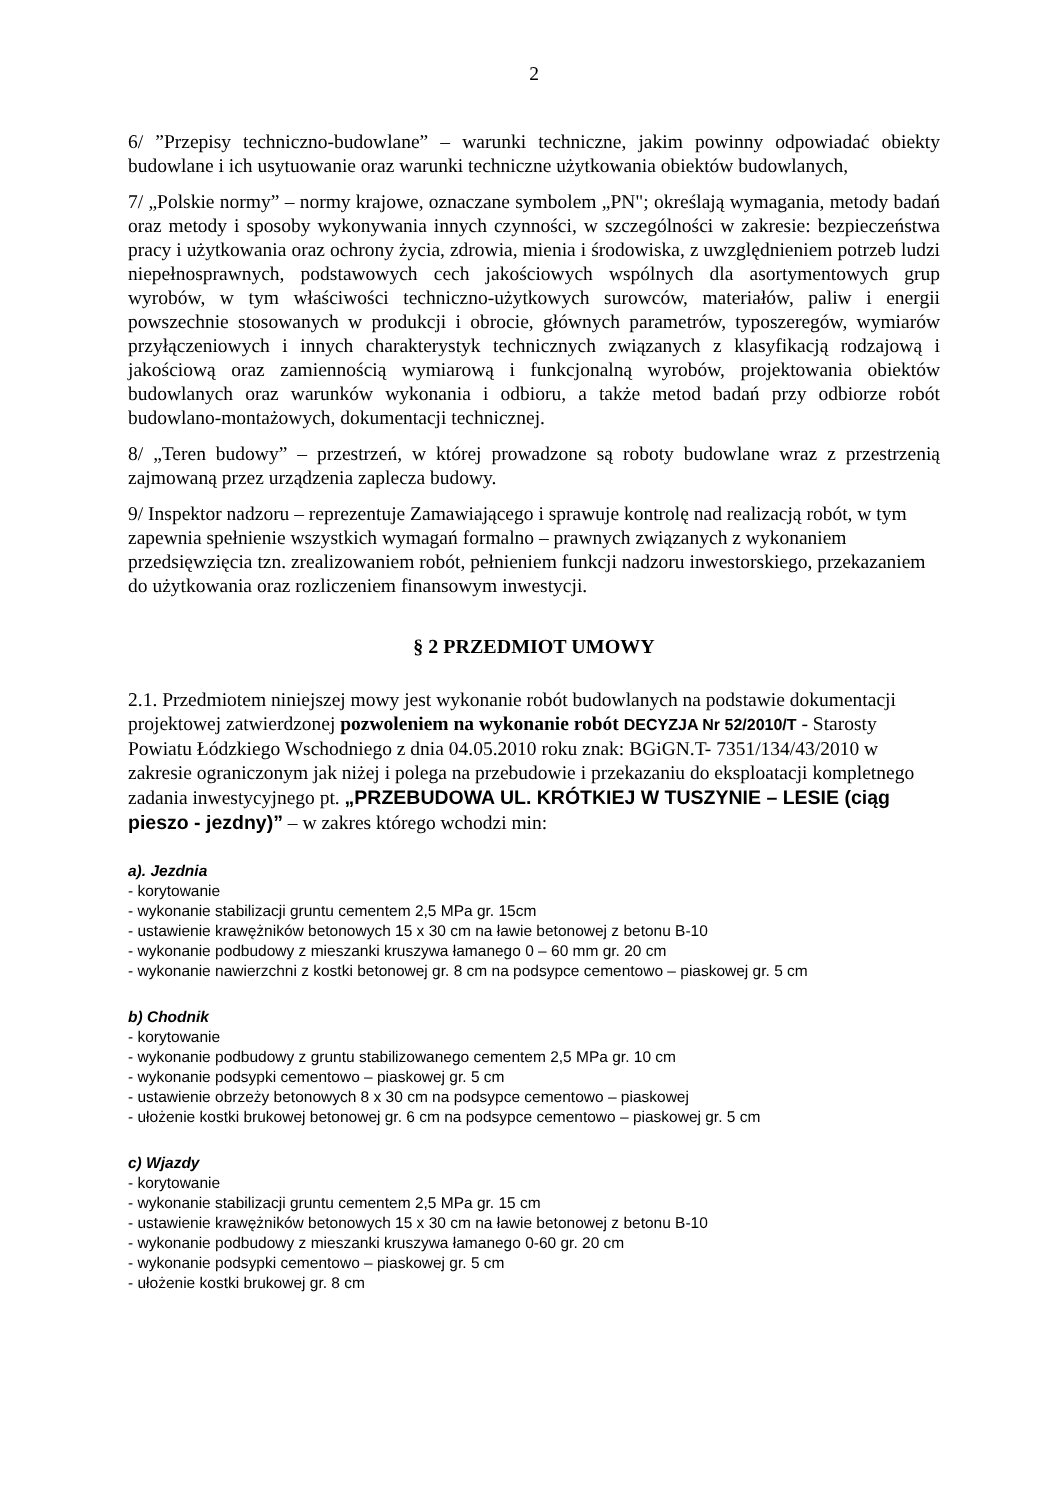2
6/ ”Przepisy techniczno-budowlane” – warunki techniczne, jakim powinny odpowiadać obiekty budowlane i ich usytuowanie oraz warunki techniczne użytkowania obiektów budowlanych,
7/ „Polskie normy” – normy krajowe, oznaczane symbolem „PN"; określają wymagania, metody badań oraz metody i sposoby wykonywania innych czynności, w szczególności w zakresie: bezpieczeństwa pracy i użytkowania oraz ochrony życia, zdrowia, mienia i środowiska, z uwzględnieniem potrzeb ludzi niepełnosprawnych, podstawowych cech jakościowych wspólnych dla asortymentowych grup wyrobów, w tym właściwości techniczno-użytkowych surowców, materiałów, paliw i energii powszechnie stosowanych w produkcji i obrocie, głównych parametrów, typoszeregów, wymiarów przyłączeniowych i innych charakterystyk technicznych związanych z klasyfikacją rodzajową i jakościową oraz zamiennością wymiarową i funkcjonalną wyrobów, projektowania obiektów budowlanych oraz warunków wykonania i odbioru, a także metod badań przy odbiorze robót budowlano-montażowych, dokumentacji technicznej.
8/ „Teren budowy” – przestrzeń, w której prowadzone są roboty budowlane wraz z przestrzenią zajmowaną przez urządzenia zaplecza budowy.
9/ Inspektor nadzoru – reprezentuje Zamawiającego i sprawuje kontrolę nad realizacją robót, w tym zapewnia spełnienie wszystkich wymagań formalno – prawnych związanych z wykonaniem przedsięwzięcia tzn. zrealizowaniem robót, pełnieniem funkcji nadzoru inwestorskiego, przekazaniem do użytkowania oraz rozliczeniem finansowym inwestycji.
§ 2 PRZEDMIOT UMOWY
2.1. Przedmiotem niniejszej mowy jest wykonanie robót budowlanych na podstawie dokumentacji projektowej zatwierdzonej pozwoleniem na wykonanie robót DECYZJA Nr 52/2010/T - Starosty Powiatu Łódzkiego Wschodniego z dnia 04.05.2010 roku znak: BGiGN.T- 7351/134/43/2010 w zakresie ograniczonym jak niżej i polega na przebudowie i przekazaniu do eksploatacji kompletnego zadania inwestycyjnego pt. „PRZEBUDOWA UL. KRÓTKIEJ W TUSZYNIE – LESIE (ciąg pieszo - jezdny)” – w zakres którego wchodzi min:
a). Jezdnia
- korytowanie
- wykonanie stabilizacji gruntu cementem 2,5 MPa gr. 15cm
- ustawienie krawężników betonowych 15 x 30 cm na ławie betonowej z betonu B-10
- wykonanie podbudowy z mieszanki kruszywa łamanego 0 – 60 mm gr. 20 cm
- wykonanie nawierzchni z kostki betonowej gr. 8 cm na podsypce cementowo – piaskowej gr. 5 cm
b) Chodnik
- korytowanie
- wykonanie podbudowy z gruntu stabilizowanego cementem 2,5 MPa gr. 10 cm
- wykonanie podsypki cementowo – piaskowej gr. 5 cm
- ustawienie obrzeży betonowych 8 x 30 cm na podsypce cementowo – piaskowej
- ułożenie kostki brukowej betonowej gr. 6 cm na podsypce cementowo – piaskowej gr. 5 cm
c) Wjazdy
- korytowanie
- wykonanie stabilizacji gruntu cementem 2,5 MPa gr. 15 cm
- ustawienie krawężników betonowych 15 x 30 cm na ławie betonowej z betonu B-10
- wykonanie podbudowy z mieszanki kruszywa łamanego 0-60 gr. 20 cm
- wykonanie podsypki cementowo – piaskowej gr. 5 cm
- ułożenie kostki brukowej gr. 8 cm